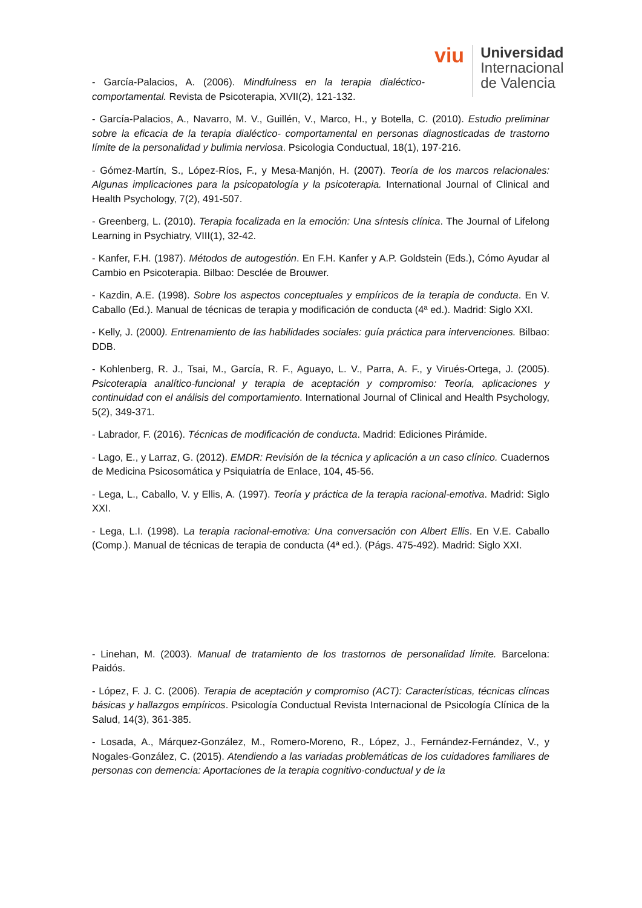viu
Universidad
Internacional
de Valencia
- García-Palacios, A. (2006). Mindfulness en la terapia dialéctico-comportamental. Revista de Psicoterapia, XVII(2), 121-132.
- García-Palacios, A., Navarro, M. V., Guillén, V., Marco, H., y Botella, C. (2010). Estudio preliminar sobre la eficacia de la terapia dialéctico- comportamental en personas diagnosticadas de trastorno límite de la personalidad y bulimia nerviosa. Psicologia Conductual, 18(1), 197-216.
- Gómez-Martín, S., López-Ríos, F., y Mesa-Manjón, H. (2007). Teoría de los marcos relacionales: Algunas implicaciones para la psicopatología y la psicoterapia. International Journal of Clinical and Health Psychology, 7(2), 491-507.
- Greenberg, L. (2010). Terapia focalizada en la emoción: Una síntesis clínica. The Journal of Lifelong Learning in Psychiatry, VIII(1), 32-42.
- Kanfer, F.H. (1987). Métodos de autogestión. En F.H. Kanfer y A.P. Goldstein (Eds.), Cómo Ayudar al Cambio en Psicoterapia. Bilbao: Desclée de Brouwer.
- Kazdin, A.E. (1998). Sobre los aspectos conceptuales y empíricos de la terapia de conducta. En V. Caballo (Ed.). Manual de técnicas de terapia y modificación de conducta (4ª ed.). Madrid: Siglo XXI.
- Kelly, J. (2000). Entrenamiento de las habilidades sociales: guía práctica para intervenciones. Bilbao: DDB.
- Kohlenberg, R. J., Tsai, M., García, R. F., Aguayo, L. V., Parra, A. F., y Virués-Ortega, J. (2005). Psicoterapia analítico-funcional y terapia de aceptación y compromiso: Teoría, aplicaciones y continuidad con el análisis del comportamiento. International Journal of Clinical and Health Psychology, 5(2), 349-371.
- Labrador, F. (2016). Técnicas de modificación de conducta. Madrid: Ediciones Pirámide.
- Lago, E., y Larraz, G. (2012). EMDR: Revisión de la técnica y aplicación a un caso clínico. Cuadernos de Medicina Psicosomática y Psiquiatría de Enlace, 104, 45-56.
- Lega, L., Caballo, V. y Ellis, A. (1997). Teoría y práctica de la terapia racional-emotiva. Madrid: Siglo XXI.
- Lega, L.I. (1998). La terapia racional-emotiva: Una conversación con Albert Ellis. En V.E. Caballo (Comp.). Manual de técnicas de terapia de conducta (4ª ed.). (Págs. 475-492). Madrid: Siglo XXI.
- Linehan, M. (2003). Manual de tratamiento de los trastornos de personalidad límite. Barcelona: Paidós.
- López, F. J. C. (2006). Terapia de aceptación y compromiso (ACT): Características, técnicas clíncas básicas y hallazgos empíricos. Psicología Conductual Revista Internacional de Psicología Clínica de la Salud, 14(3), 361-385.
- Losada, A., Márquez-González, M., Romero-Moreno, R., López, J., Fernández-Fernández, V., y Nogales-González, C. (2015). Atendiendo a las variadas problemáticas de los cuidadores familiares de personas con demencia: Aportaciones de la terapia cognitivo-conductual y de la